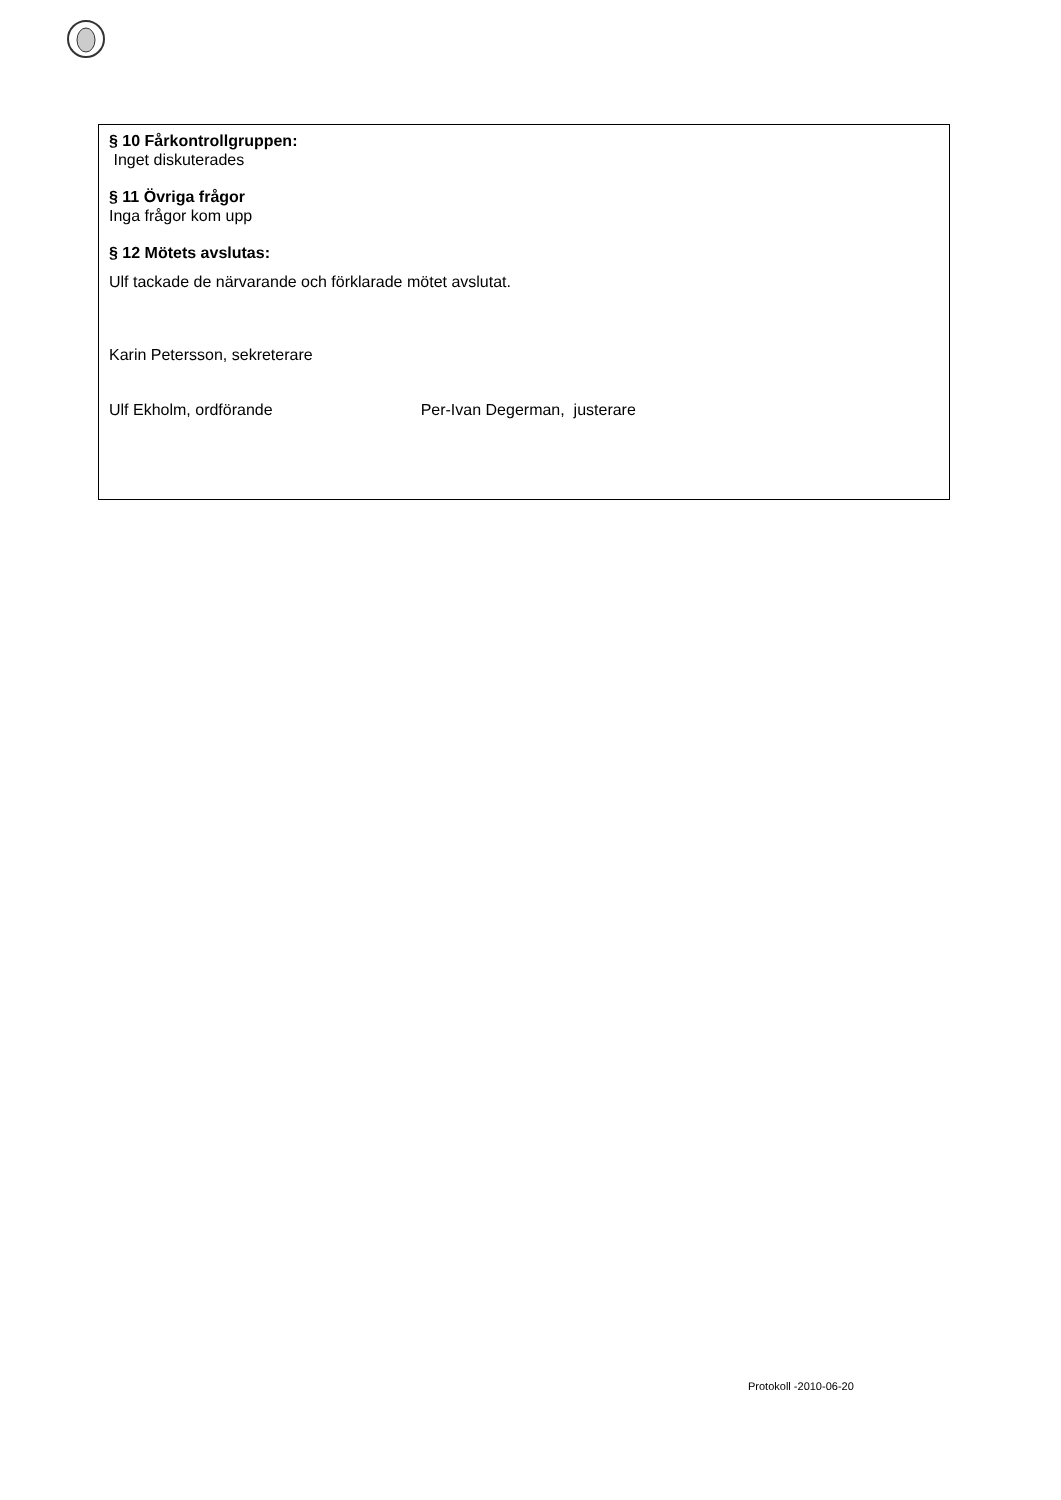§ 10 Fårkontrollgruppen:
Inget diskuterades
§ 11 Övriga frågor
Inga frågor kom upp
§ 12 Mötets avslutas:
Ulf tackade de närvarande och förklarade mötet avslutat.
Karin Petersson, sekreterare
Ulf Ekholm, ordförande Per-Ivan Degerman, justerare
Protokoll -2010-06-20